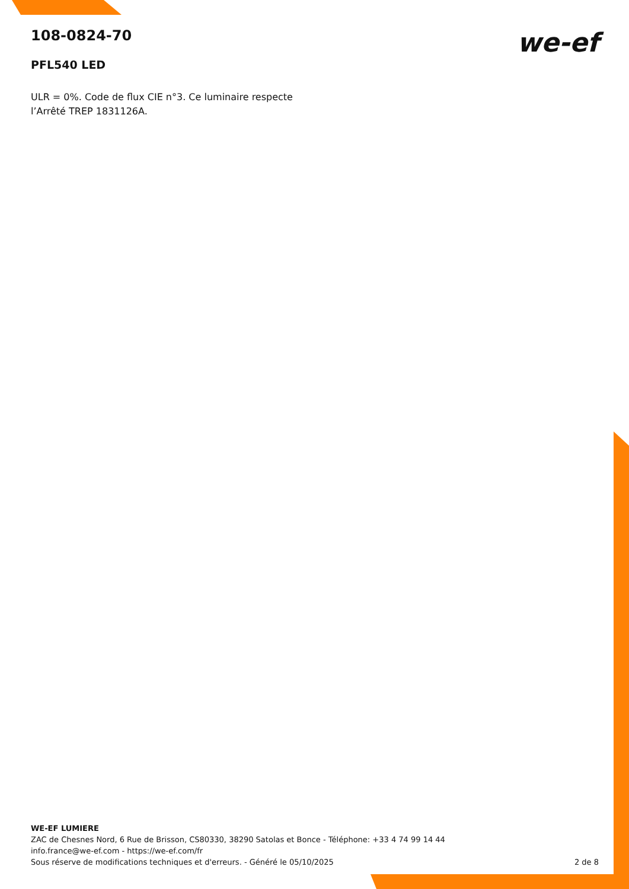108-0824-70
PFL540 LED
we-ef
ULR = 0%. Code de flux CIE n°3. Ce luminaire respecte
l’Arrêté TREP 1831126A.
WE-EF LUMIERE
ZAC de Chesnes Nord, 6 Rue de Brisson, CS80330, 38290 Satolas et Bonce - Téléphone: +33 4 74 99 14 44
info.france@we-ef.com - https://we-ef.com/fr
2 de 8 Sous réserve de modifications techniques et d'erreurs. - Généré le 05/10/2025